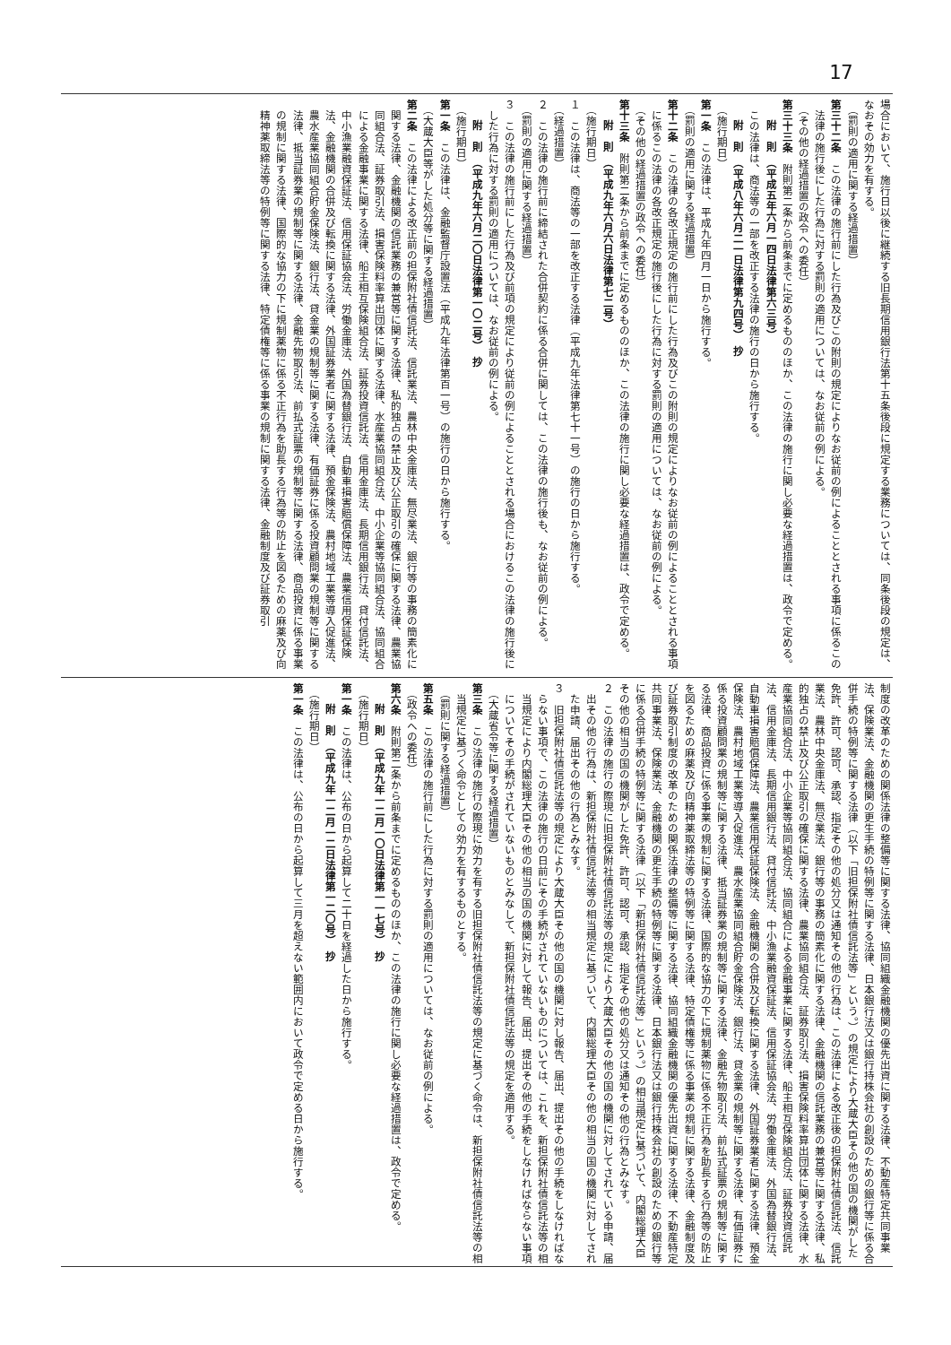17
場合において、施行日以後に継続する旧長期信用銀行法第十五条後段に規定する業務については、同条後段の規定は、なおその効力を有する。
（罰則の適用に関する経過措置）
第三十二条　この法律の施行前にした行為及びこの附則の規定によりなお従前の例によることとされる事項に係るこの法律の施行後にした行為に対する罰則の適用については、なお従前の例による。
（その他の経過措置の政令への委任）
第三十三条　附則第二条から前条までに定めるもののほか、この法律の施行に関し必要な経過措置は、政令で定める。
附　則　（平成五年六月一四日法律第六三号）
　この法律は、商法等の一部を改正する法律の施行の日から施行する。
附　則　（平成八年六月二一日法律第九四号）　抄
（施行期日）
第一条　この法律は、平成九年四月一日から施行する。
（罰則の適用に関する経過措置）
第十二条　この法律の各改正規定の施行前にした行為及びこの附則の規定によりなお従前の例によることとされる事項に係るこの法律の各改正規定の施行後にした行為に対する罰則の適用については、なお従前の例による。
（その他の経過措置の政令への委任）
第十三条　附則第二条から前条までに定めるもののほか、この法律の施行に関し必要な経過措置は、政令で定める。
附　則　（平成九年六月六日法律第七二号）
（施行期日）
１　この法律は、商法等の一部を改正する法律（平成九年法律第七十一号）の施行の日から施行する。
（経過措置）
２　この法律の施行前に締結された合併契約に係る合併に関しては、この法律の施行後も、なお従前の例による。
（罰則の適用に関する経過措置）
３　この法律の施行前にした行為及び前項の規定により従前の例によることとされる場合におけるこの法律の施行後にした行為に対する罰則の適用については、なお従前の例による。
附　則　（平成九年六月二〇日法律第一〇二号）　抄
（施行期日）
第一条　この法律は、金融監督庁設置法（平成九年法律第百一号）の施行の日から施行する。
（大蔵大臣等がした処分等に関する経過措置）
第二条　この法律による改正前の担保附社債信託法、信託業法、農林中央金庫法、無尽業法、銀行等の事務の簡素化に関する法律、金融機関の信託業務の兼営等に関する法律、私的独占の禁止及び公正取引の確保に関する法律、農業協同組合法、証券取引法、損害保険料率算出団体に関する法律、水産業協同組合法、中小企業等協同組合法、協同組合による金融事業に関する法律、船主相互保険組合法、証券投資信託法、信用金庫法、長期信用銀行法、貸付信託法、中小漁業融資保証法、信用保証協会法、労働金庫法、外国為替銀行法、自動車損害賠償保障法、農業信用保証保険法、金融機関の合併及び転換に関する法律、外国証券業者に関する法律、預金保険法、農村地域工業等導入促進法、農水産業協同組合貯金保険法、銀行法、貸金業の規制等に関する法律、有価証券に係る投資顧問業の規制等に関する法律、抵当証券業の規制等に関する法律、金融先物取引法、前払式証票の規制等に関する法律、商品投資に係る事業の規制に関する法律、国際的な協力の下に規制薬物に係る不正行為を助長する行為等の防止を図るための麻薬及び向精神薬取締法等の特例等に関する法律、特定債権等に係る事業の規制に関する法律、金融制度及び証券取引
制度の改革のための関係法律の整備等に関する法律、協同組織金融機関の優先出資に関する法律、不動産特定共同事業法、保険業法、金融機関の更生手続の特例等に関する法律、日本銀行法又は銀行持株会社の創設のための銀行等に係る合併手続の特例等に関する法律（以下「旧担保附社債信託法等」という。）の規定により大蔵大臣その他の国の機関がした免許、許可、認可、承認、指定その他の処分又は通知その他の行為は、この法律による改正後の担保附社債信託法、信託業法、農林中央金庫法、無尽業法、銀行等の事務の簡素化に関する法律、金融機関の信託業務の兼営等に関する法律、私的独占の禁止及び公正取引の確保に関する法律、農業協同組合法、証券取引法、損害保険料率算出団体に関する法律、水産業協同組合法、中小企業等協同組合法、協同組合による金融事業に関する法律、船主相互保険組合法、証券投資信託法、信用金庫法、長期信用銀行法、貸付信託法、中小漁業融資保証法、信用保証協会法、労働金庫法、外国為替銀行法、自動車損害賠償保障法、農業信用保証保険法、金融機関の合併及び転換に関する法律、外国証券業者に関する法律、預金保険法、農村地域工業等導入促進法、農水産業協同組合貯金保険法、銀行法、貸金業の規制等に関する法律、有価証券に係る投資顧問業の規制等に関する法律、抵当証券業の規制等に関する法律、金融先物取引法、前払式証票の規制等に関する法律、商品投資に係る事業の規制に関する法律、国際的な協力の下に規制薬物に係る不正行為を助長する行為等の防止を図るための麻薬及び向精神薬取締法等の特例等に関する法律、特定債権等に係る事業の規制に関する法律、金融制度及び証券取引制度の改革のための関係法律の整備等に関する法律、協同組織金融機関の優先出資に関する法律、不動産特定共同事業法、保険業法、金融機関の更生手続の特例等に関する法律、日本銀行法又は銀行持株会社の創設のための銀行等に係る合併手続の特例等に関する法律（以下「新担保附社債信託法等」という。）の相当規定に基づいて、内閣総理大臣その他の相当の国の機関がした免許、許可、認可、承認、指定その他の処分又は通知その他の行為とみなす。
２　この法律の施行の際現に旧担保附社債信託法等の規定により大蔵大臣その他の国の機関に対してされている申請、届出その他の行為は、新担保附社債信託法等の相当規定に基づいて、内閣総理大臣その他の相当の国の機関に対してされた申請、届出その他の行為とみなす。
３　旧担保附社債信託法等の規定により大蔵大臣その他の国の機関に対し報告、届出、提出その他の手続をしなければならない事項で、この法律の施行の日前にその手続がされていないものについては、これを、新担保附社債信託法等の相当規定により内閣総理大臣その他の相当の国の機関に対して報告、届出、提出その他の手続をしなければならない事項についてその手続がされていないものとみなして、新担保附社債信託法等の規定を適用する。
（大蔵省令等に関する経過措置）
第三条　この法律の施行の際現に効力を有する旧担保附社債信託法等の規定に基づく命令は、新担保附社債信託法等の相当規定に基づく命令としての効力を有するものとする。
（罰則に関する経過措置）
第五条　この法律の施行前にした行為に対する罰則の適用については、なお従前の例による。
（政令への委任）
第六条　附則第二条から前条までに定めるもののほか、この法律の施行に関し必要な経過措置は、政令で定める。
附　則　（平成九年一二月一〇日法律第一一七号）　抄
（施行期日）
第一条　この法律は、公布の日から起算して二十日を経過した日から施行する。
附　則　（平成九年一二月一二日法律第一二〇号）　抄
（施行期日）
第一条　この法律は、公布の日から起算して三月を超えない範囲内において政令で定める日から施行する。